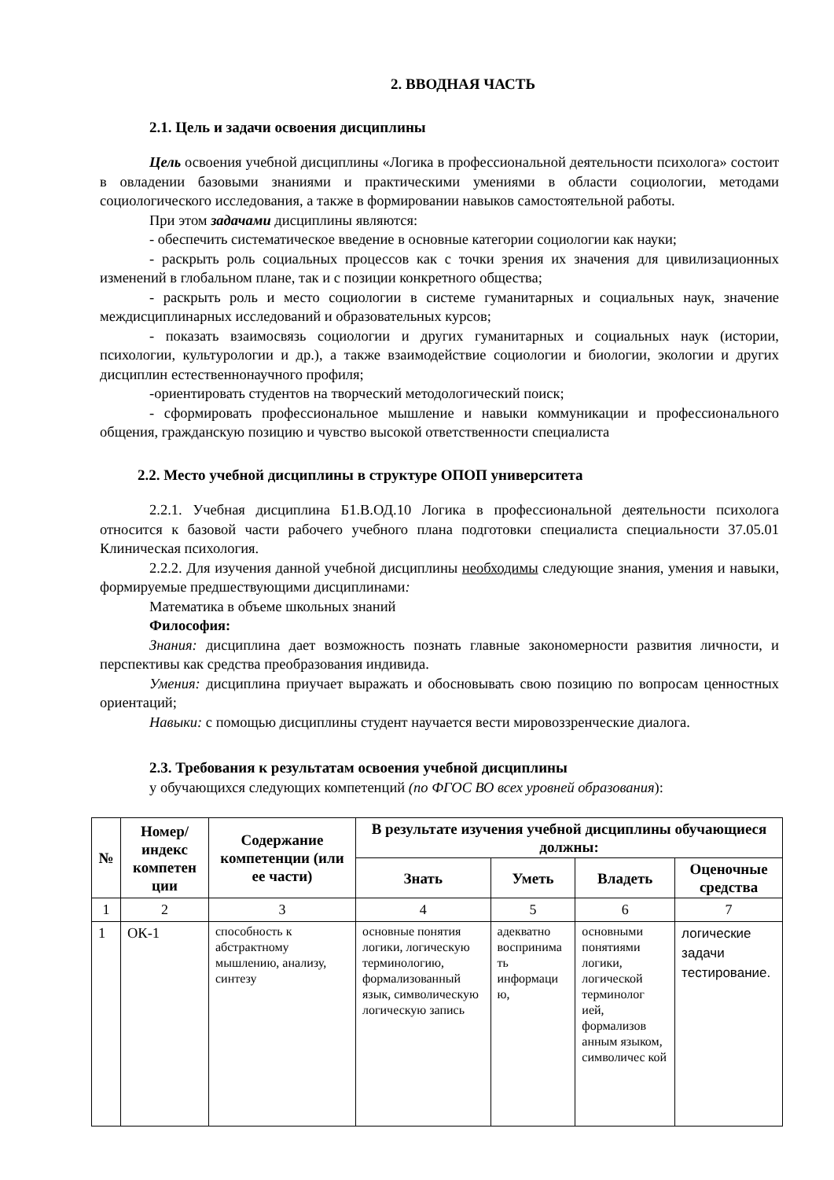2. ВВОДНАЯ ЧАСТЬ
2.1. Цель и задачи освоения дисциплины
Цель освоения учебной дисциплины «Логика в профессиональной деятельности психолога» состоит в овладении базовыми знаниями и практическими умениями в области социологии, методами социологического исследования, а также в формировании навыков самостоятельной работы.
При этом задачами дисциплины являются:
- обеспечить систематическое введение в основные категории социологии как науки;
- раскрыть роль социальных процессов как с точки зрения их значения для цивилизационных изменений в глобальном плане, так и с позиции конкретного общества;
- раскрыть роль и место социологии в системе гуманитарных и социальных наук, значение междисциплинарных исследований и образовательных курсов;
- показать взаимосвязь социологии и других гуманитарных и социальных наук (истории, психологии, культурологии и др.), а также взаимодействие социологии и биологии, экологии и других дисциплин естественнонаучного профиля;
-ориентировать студентов на творческий методологический поиск;
- сформировать профессиональное мышление и навыки коммуникации и профессионального общения, гражданскую позицию и чувство высокой ответственности специалиста
2.2. Место учебной дисциплины в структуре ОПОП университета
2.2.1. Учебная дисциплина Б1.В.ОД.10 Логика в профессиональной деятельности психолога относится к базовой части рабочего учебного плана подготовки специалиста специальности 37.05.01 Клиническая психология.
2.2.2. Для изучения данной учебной дисциплины необходимы следующие знания, умения и навыки, формируемые предшествующими дисциплинами:
Математика в объеме школьных знаний
Философия:
Знания: дисциплина дает возможность познать главные закономерности развития личности, и перспективы как средства преобразования индивида.
Умения: дисциплина приучает выражать и обосновывать свою позицию по вопросам ценностных ориентаций;
Навыки: с помощью дисциплины студент научается вести мировоззренческие диалога.
2.3. Требования к результатам освоения учебной дисциплины
у обучающихся следующих компетенций (по ФГОС ВО всех уровней образования):
| № | Номер/ индекс компетен ции | Содержание компетенции (или ее части) | В результате изучения учебной дисциплины обучающиеся должны: | | | |
| --- | --- | --- | --- | --- | --- | --- |
| | | | Знать | Уметь | Владеть | Оценочные средства |
| 1 | 2 | 3 | 4 | 5 | 6 | 7 |
| 1 | ОК-1 | способность к абстрактному мышлению, анализу, синтезу | основные понятия логики, логическую терминологию, формализованный язык, символическую логическую запись | адекватно воспринима ть информаци ю, | основными понятиями логики, логической терминолог ией, формализов анным языком, символичес кой | логические задачи тестирование. |